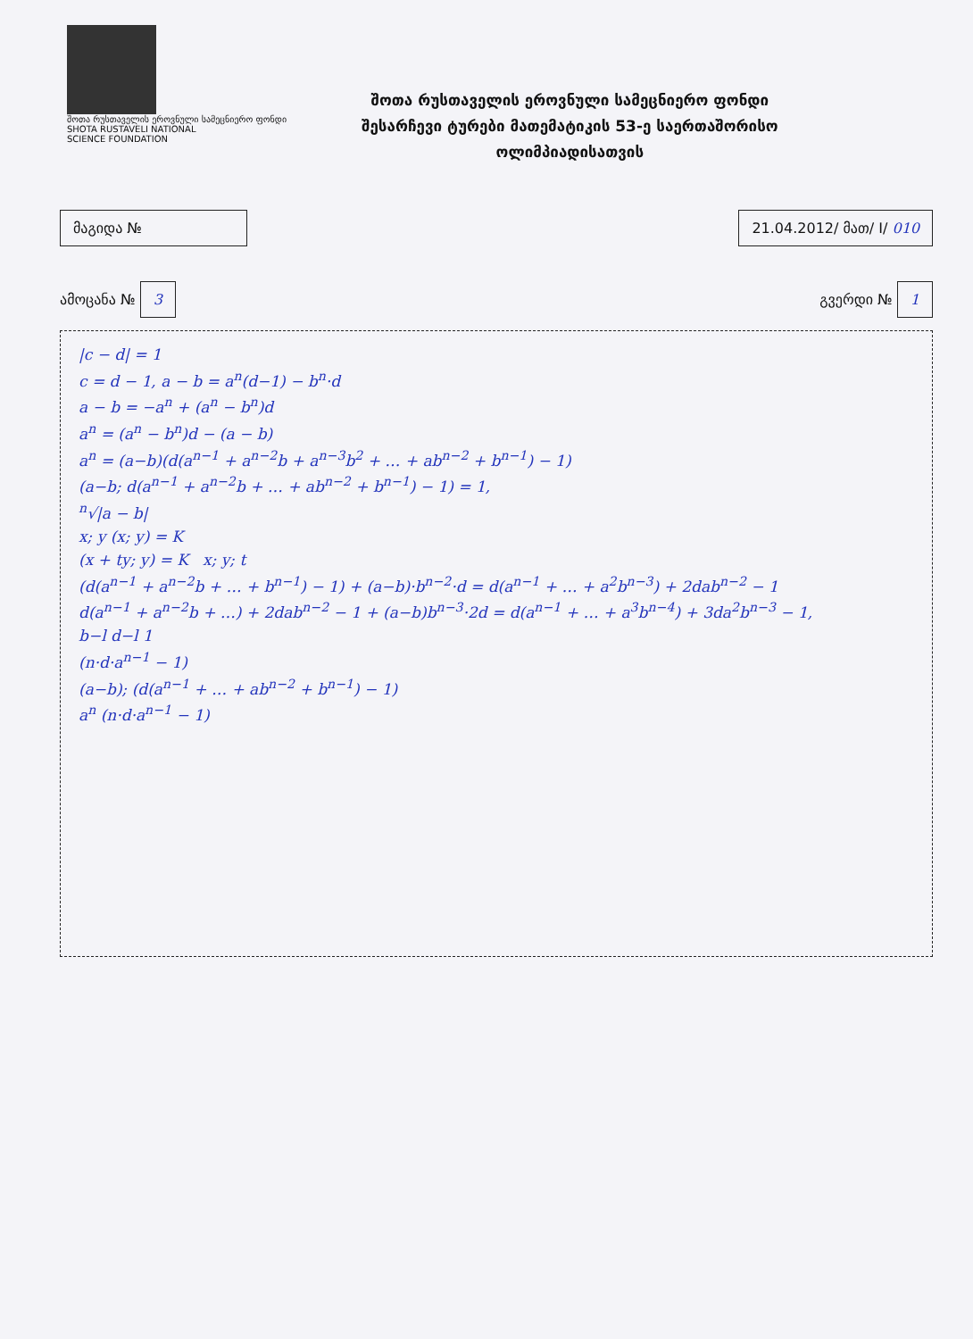შოთა რუსთაველის ეროვნული სამეცნიერო ფონდი
SHOTA RUSTAVELI NATIONAL
SCIENCE FOUNDATION
შოთა რუსთაველის ეროვნული სამეცნიერო ფონდი
შესარჩევი ტურები მათემატიკის 53-ე საერთაშორისო
ოლიმპიადისათვის
მაგიდა № 21.04.2012/ მათ/ I/ 010
ამოცანა № 3
გვერდი № 1
|c − d| = 1
c = d − 1, a − b = a<sup>n</sup>(d−1) − b<sup>n</sup>·d
a − b = −a<sup>n</sup> + (a<sup>n</sup> − b<sup>n</sup>)d
a<sup>n</sup> = (a<sup>n</sup> − b<sup>n</sup>)d − (a − b)
a<sup>n</sup> = (a−b)(d(a<sup>n−1</sup> + a<sup>n−2</sup>b + a<sup>n−3</sup>b<sup>2</sup> + … + ab<sup>n−2</sup> + b<sup>n−1</sup>) − 1)
(a−b; d(a<sup>n−1</sup> + a<sup>n−2</sup>b + … + ab<sup>n−2</sup> + b<sup>n−1</sup>) − 1) = 1,
<sup>n</sup>√|a − b|
x; y (x; y) = K
(x + ty; y) = K x; y; t
(d(a<sup>n−1</sup> + a<sup>n−2</sup>b + … + b<sup>n−1</sup>) − 1) + (a−b)·b<sup>n−2</sup>·d = d(a<sup>n−1</sup> + … + a<sup>2</sup>b<sup>n−3</sup>) + 2dab<sup>n−2</sup> − 1
d(a<sup>n−1</sup> + a<sup>n−2</sup>b + …) + 2dab<sup>n−2</sup> − 1 + (a−b)b<sup>n−3</sup>·2d = d(a<sup>n−1</sup> + … + a<sup>3</sup>b<sup>n−4</sup>) + 3da<sup>2</sup>b<sup>n−3</sup> − 1,
b−l d−l 1
(n·d·a<sup>n−1</sup> − 1)
(a−b); (d(a<sup>n−1</sup> + … + ab<sup>n−2</sup> + b<sup>n−1</sup>) − 1)
a<sup>n</sup> (n·d·a<sup>n−1</sup> − 1)